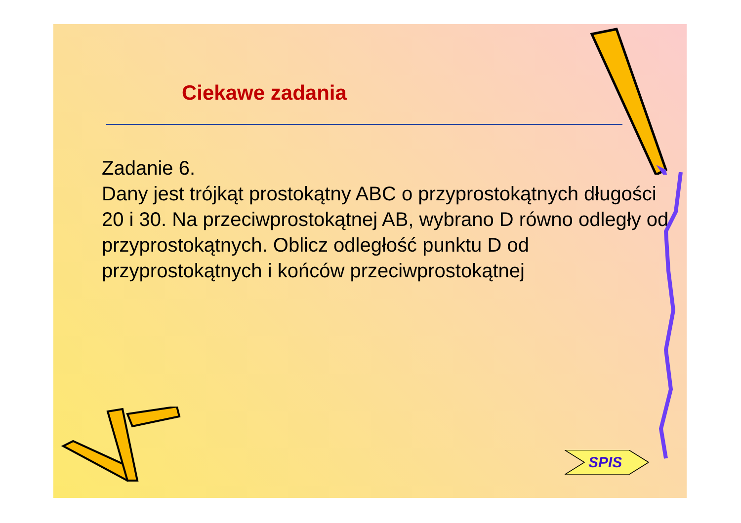Ciekawe zadania
Zadanie 6.
Dany jest trójkąt prostokątny ABC o przyprostokątnych długości 20 i 30. Na przeciwprostokątnej AB, wybrano D równo odległy od przyprostokątnych. Oblicz odległość punktu D od przyprostokątnych i końców przeciwprostokątnej
SPIS